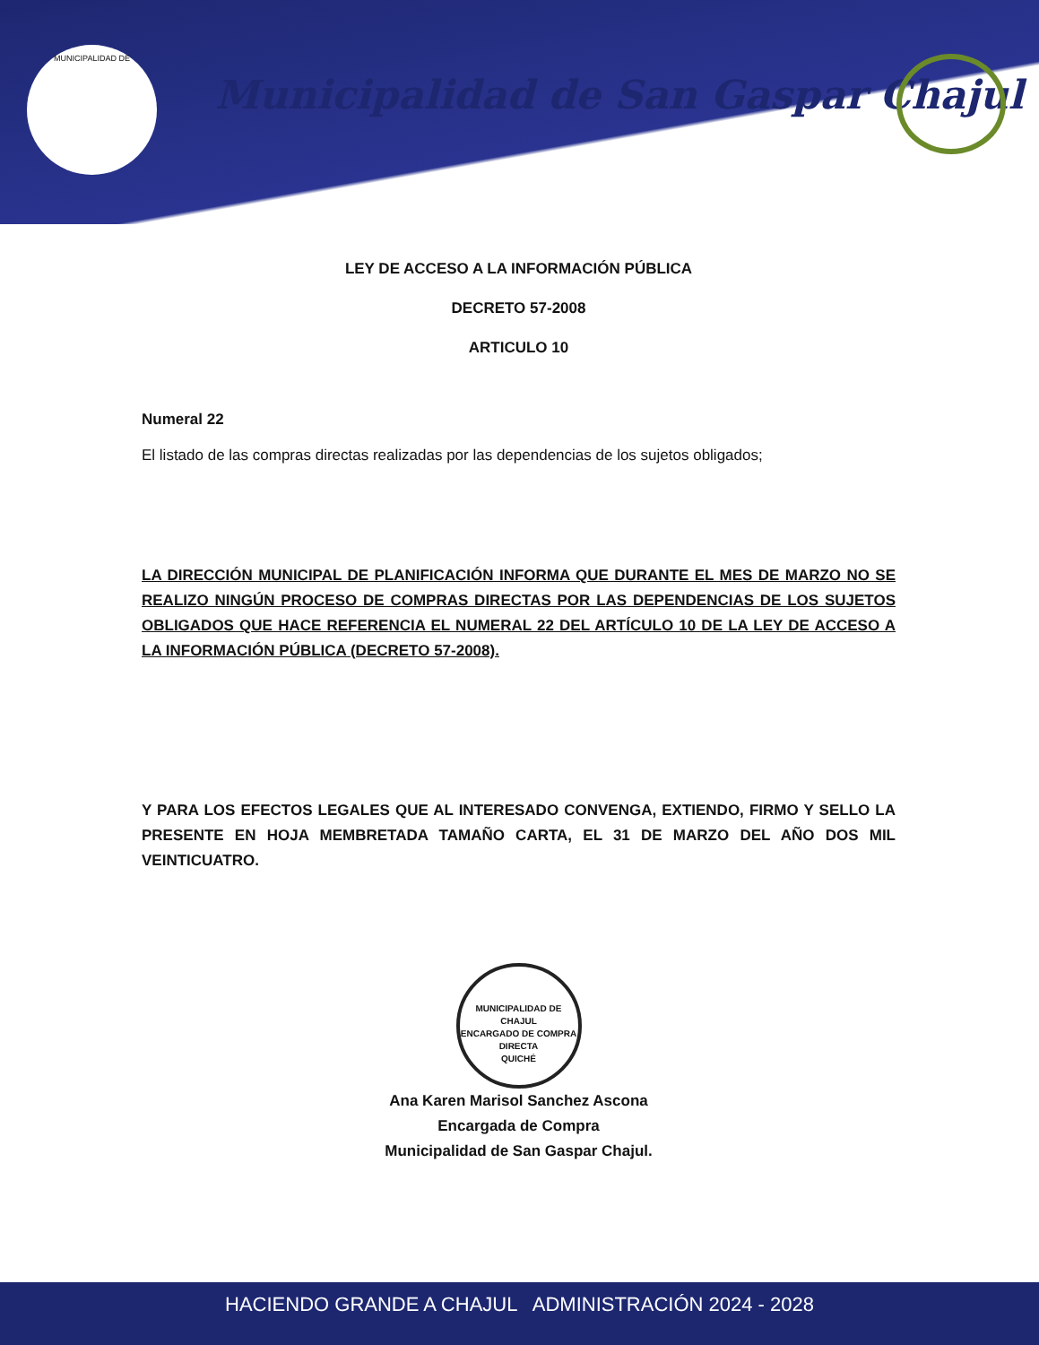MUNICIPALIDAD DE
Municipalidad de San Gaspar Chajul
LEY DE ACCESO A LA INFORMACIÓN PÚBLICA
DECRETO 57-2008
ARTICULO 10
Numeral 22
El listado de las compras directas realizadas por las dependencias de los sujetos obligados;
LA DIRECCIÓN MUNICIPAL DE PLANIFICACIÓN INFORMA QUE DURANTE EL MES DE MARZO NO SE REALIZO NINGÚN PROCESO DE COMPRAS DIRECTAS POR LAS DEPENDENCIAS DE LOS SUJETOS OBLIGADOS QUE HACE REFERENCIA EL NUMERAL 22 DEL ARTÍCULO 10 DE LA LEY DE ACCESO A LA INFORMACIÓN PÚBLICA (DECRETO 57-2008).
Y PARA LOS EFECTOS LEGALES QUE AL INTERESADO CONVENGA, EXTIENDO, FIRMO Y SELLO LA PRESENTE EN HOJA MEMBRETADA TAMAÑO CARTA, EL 31 DE MARZO DEL AÑO DOS MIL VEINTICUATRO.
MUNICIPALIDAD DE CHAJUL
ENCARGADO DE COMPRA DIRECTA
QUICHÉ
Ana Karen Marisol Sanchez Ascona
Encargada de Compra
Municipalidad de San Gaspar Chajul.
HACIENDO GRANDE A CHAJUL ADMINISTRACIÓN 2024 - 2028